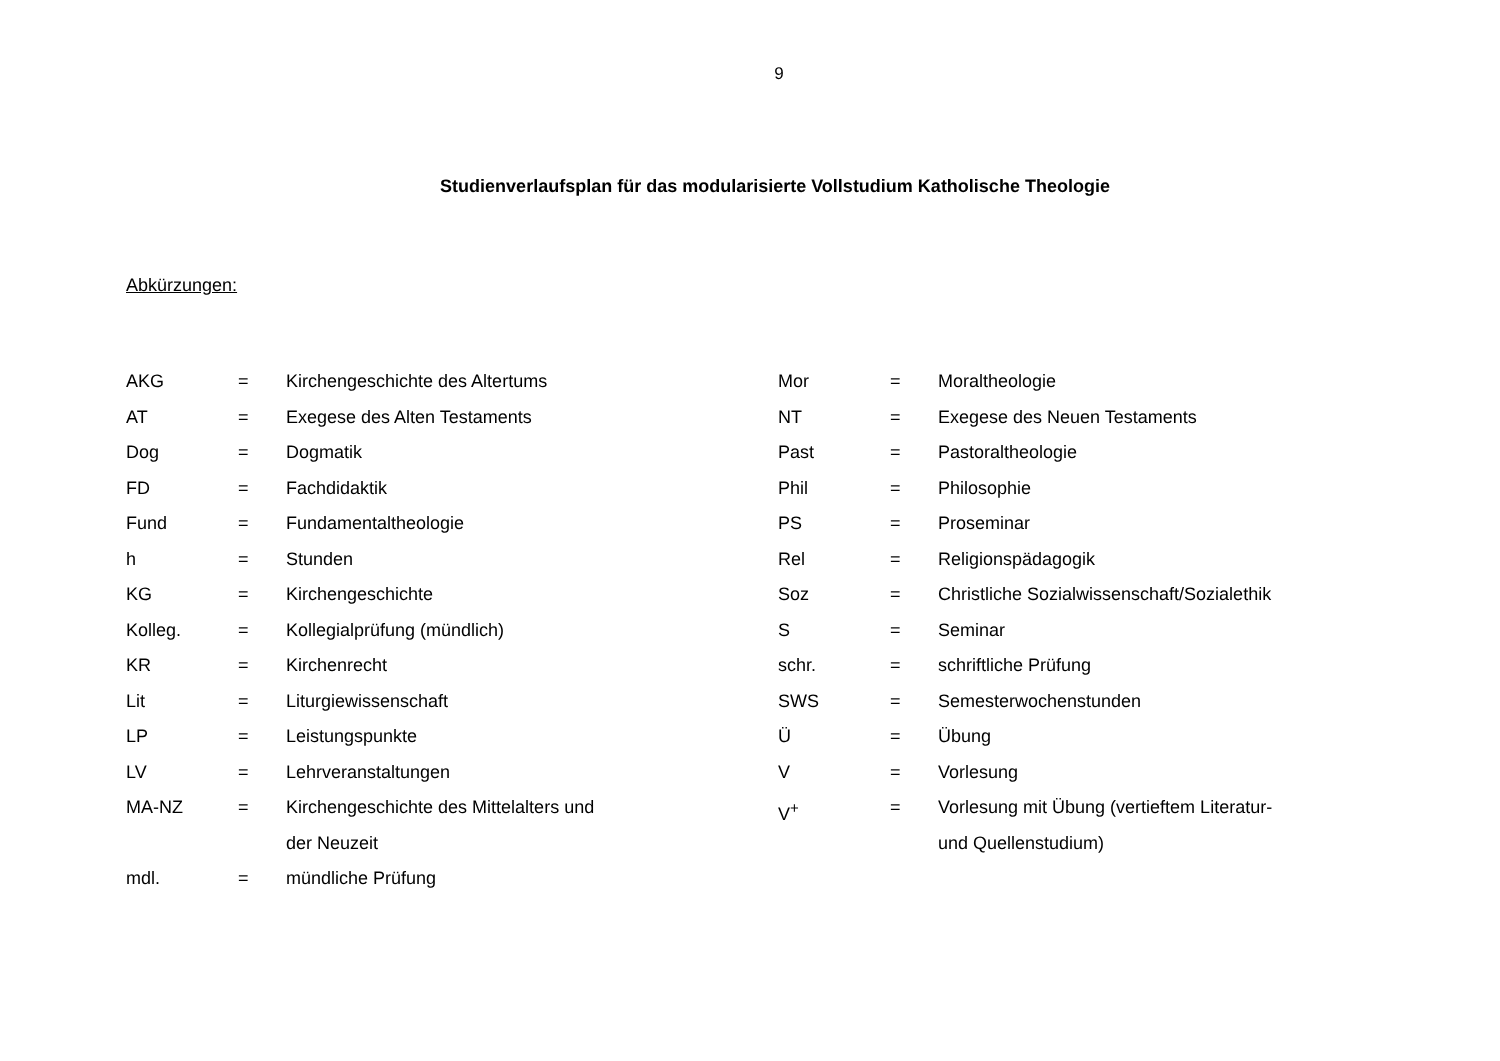9
Studienverlaufsplan für das modularisierte Vollstudium Katholische Theologie
Abkürzungen:
AKG = Kirchengeschichte des Altertums
AT = Exegese des Alten Testaments
Dog = Dogmatik
FD = Fachdidaktik
Fund = Fundamentaltheologie
h = Stunden
KG = Kirchengeschichte
Kolleg. = Kollegialprüfung (mündlich)
KR = Kirchenrecht
Lit = Liturgiewissenschaft
LP = Leistungspunkte
LV = Lehrveranstaltungen
MA-NZ = Kirchengeschichte des Mittelalters und
der Neuzeit
mdl. = mündliche Prüfung
Mor = Moraltheologie
NT = Exegese des Neuen Testaments
Past = Pastoraltheologie
Phil = Philosophie
PS = Proseminar
Rel = Religionspädagogik
Soz = Christliche Sozialwissenschaft/Sozialethik
S = Seminar
schr. = schriftliche Prüfung
SWS = Semesterwochenstunden
Ü = Übung
V = Vorlesung
V<sup>+</sup> = Vorlesung mit Übung (vertieftem Literatur-
und Quellenstudium)